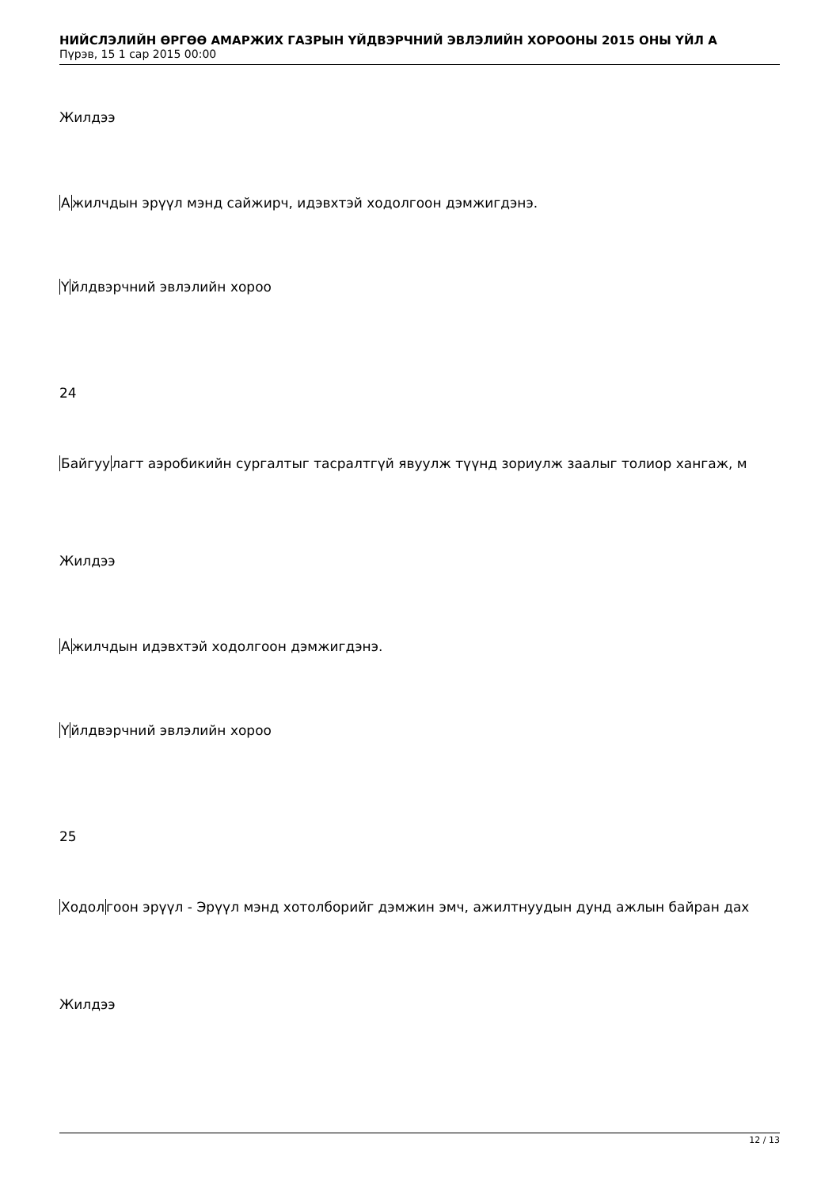НИЙСЛЭЛИЙН ӨРГӨӨ АМАРЖИХ ГАЗРЫН ҮЙДВЭРЧНИЙ ЭВЛЭЛИЙН ХОРООНЫ 2015 ОНЫ ҮЙЛ А
Пүрэв, 15 1 сар 2015 00:00
Жилдээ
Ажилчдын эрүүл мэнд сайжирч, идэвхтэй ходолгоон дэмжигдэнэ.
Үйлдвэрчний эвлэлийн хороо
24
Байгуулагт аэробикийн сургалтыг тасралтгүй явуулж түүнд зориулж заалыг толиор хангаж, м
Жилдээ
Ажилчдын идэвхтэй ходолгоон дэмжигдэнэ.
Үйлдвэрчний эвлэлийн хороо
25
Ходолгоон эрүүл - Эрүүл мэнд хотолборийг дэмжин эмч, ажилтнуудын дунд ажлын байран дах
Жилдээ
12 / 13